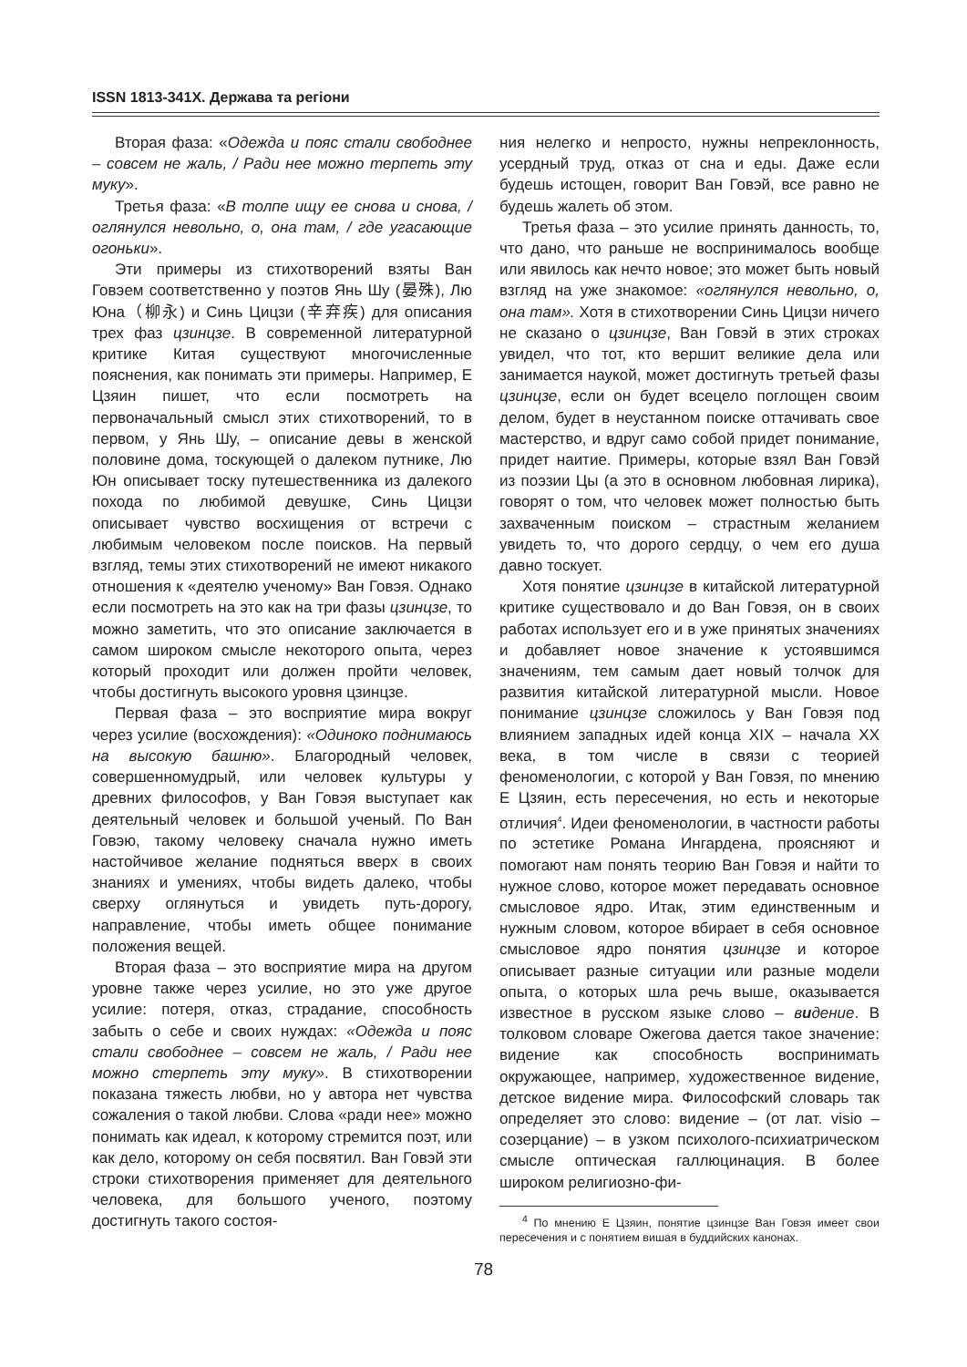ISSN 1813-341X. Держава та регіони
Вторая фаза: «Одежда и пояс стали свободнее – совсем не жаль, / Ради нее можно терпеть эту муку».
Третья фаза: «В толпе ищу ее снова и снова, / оглянулся невольно, о, она там, / где угасающие огоньки».
Эти примеры из стихотворений взяты Ван Говэем соответственно у поэтов Янь Шу (晏殊), Лю Юна（柳永) и Синь Цицзи (辛弃疾) для описания трех фаз цзинцзе. В современной литературной критике Китая существуют многочисленные пояснения, как понимать эти примеры. Например, Е Цзяин пишет, что если посмотреть на первоначальный смысл этих стихотворений, то в первом, у Янь Шу, – описание девы в женской половине дома, тоскующей о далеком путнике, Лю Юн описывает тоску путешественника из далекого похода по любимой девушке, Синь Цицзи описывает чувство восхищения от встречи с любимым человеком после поисков. На первый взгляд, темы этих стихотворений не имеют никакого отношения к «деятелю ученому» Ван Говэя. Однако если посмотреть на это как на три фазы цзинцзе, то можно заметить, что это описание заключается в самом широком смысле некоторого опыта, через который проходит или должен пройти человек, чтобы достигнуть высокого уровня цзинцзе.
Первая фаза – это восприятие мира вокруг через усилие (восхождения): «Одиноко поднимаюсь на высокую башню». Благородный человек, совершенномудрый, или человек культуры у древних философов, у Ван Говэя выступает как деятельный человек и большой ученый. По Ван Говэю, такому человеку сначала нужно иметь настойчивое желание подняться вверх в своих знаниях и умениях, чтобы видеть далеко, чтобы сверху оглянуться и увидеть путь-дорогу, направление, чтобы иметь общее понимание положения вещей.
Вторая фаза – это восприятие мира на другом уровне также через усилие, но это уже другое усилие: потеря, отказ, страдание, способность забыть о себе и своих нуждах: «Одежда и пояс стали свободнее – совсем не жаль, / Ради нее можно стерпеть эту муку». В стихотворении показана тяжесть любви, но у автора нет чувства сожаления о такой любви. Слова «ради нее» можно понимать как идеал, к которому стремится поэт, или как дело, которому он себя посвятил. Ван Говэй эти строки стихотворения применяет для деятельного человека, для большого ученого, поэтому достигнуть такого состоя-
ния нелегко и непросто, нужны непреклонность, усердный труд, отказ от сна и еды. Даже если будешь истощен, говорит Ван Говэй, все равно не будешь жалеть об этом.
Третья фаза – это усилие принять данность, то, что дано, что раньше не воспринималось вообще или явилось как нечто новое; это может быть новый взгляд на уже знакомое: «оглянулся невольно, о, она там». Хотя в стихотворении Синь Цицзи ничего не сказано о цзинцзе, Ван Говэй в этих строках увидел, что тот, кто вершит великие дела или занимается наукой, может достигнуть третьей фазы цзинцзе, если он будет всецело поглощен своим делом, будет в неустанном поиске оттачивать свое мастерство, и вдруг само собой придет понимание, придет наитие. Примеры, которые взял Ван Говэй из поэзии Цы (а это в основном любовная лирика), говорят о том, что человек может полностью быть захваченным поиском – страстным желанием увидеть то, что дорого сердцу, о чем его душа давно тоскует.
Хотя понятие цзинцзе в китайской литературной критике существовало и до Ван Говэя, он в своих работах использует его и в уже принятых значениях и добавляет новое значение к устоявшимся значениям, тем самым дает новый толчок для развития китайской литературной мысли. Новое понимание цзинцзе сложилось у Ван Говэя под влиянием западных идей конца XIX – начала XX века, в том числе в связи с теорией феноменологии, с которой у Ван Говэя, по мнению Е Цзяин, есть пересечения, но есть и некоторые отличия<sup>4</sup>. Идеи феноменологии, в частности работы по эстетике Романа Ингардена, проясняют и помогают нам понять теорию Ван Говэя и найти то нужное слово, которое может передавать основное смысловое ядро. Итак, этим единственным и нужным словом, которое вбирает в себя основное смысловое ядро понятия цзинцзе и которое описывает разные ситуации или разные модели опыта, о которых шла речь выше, оказывается известное в русском языке слово – видение. В толковом словаре Ожегова дается такое значение: видение как способность воспринимать окружающее, например, художественное видение, детское видение мира. Философский словарь так определяет это слово: видение – (от лат. visio – созерцание) – в узком психолого-психиатрическом смысле оптическая галлюцинация. В более широком религиозно-фи-
<sup>4</sup> По мнению Е Цзяин, понятие цзинцзе Ван Говэя имеет свои пересечения и с понятием вишая в буддийских канонах.
78